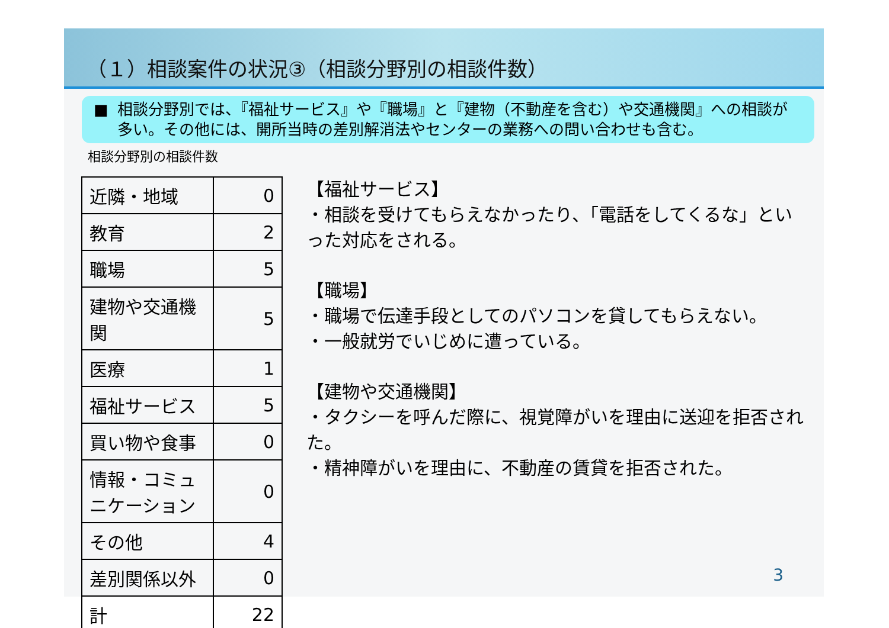（１）相談案件の状況③（相談分野別の相談件数）
■ 相談分野別では、『福祉サービス』や『職場』と『建物（不動産を含む）や交通機関』への相談が多い。その他には、開所当時の差別解消法やセンターの業務への問い合わせも含む。
相談分野別の相談件数
| 近隣・地域 | 0 |
| 教育 | 2 |
| 職場 | 5 |
| 建物や交通機関 | 5 |
| 医療 | 1 |
| 福祉サービス | 5 |
| 買い物や食事 | 0 |
| 情報・コミュニケーション | 0 |
| その他 | 4 |
| 差別関係以外 | 0 |
| 計 | 22 |
【福祉サービス】
・相談を受けてもらえなかったり、「電話をしてくるな」といった対応をされる。
【職場】
・職場で伝達手段としてのパソコンを貸してもらえない。
・一般就労でいじめに遭っている。
【建物や交通機関】
・タクシーを呼んだ際に、視覚障がいを理由に送迎を拒否された。
・精神障がいを理由に、不動産の賃貸を拒否された。
3